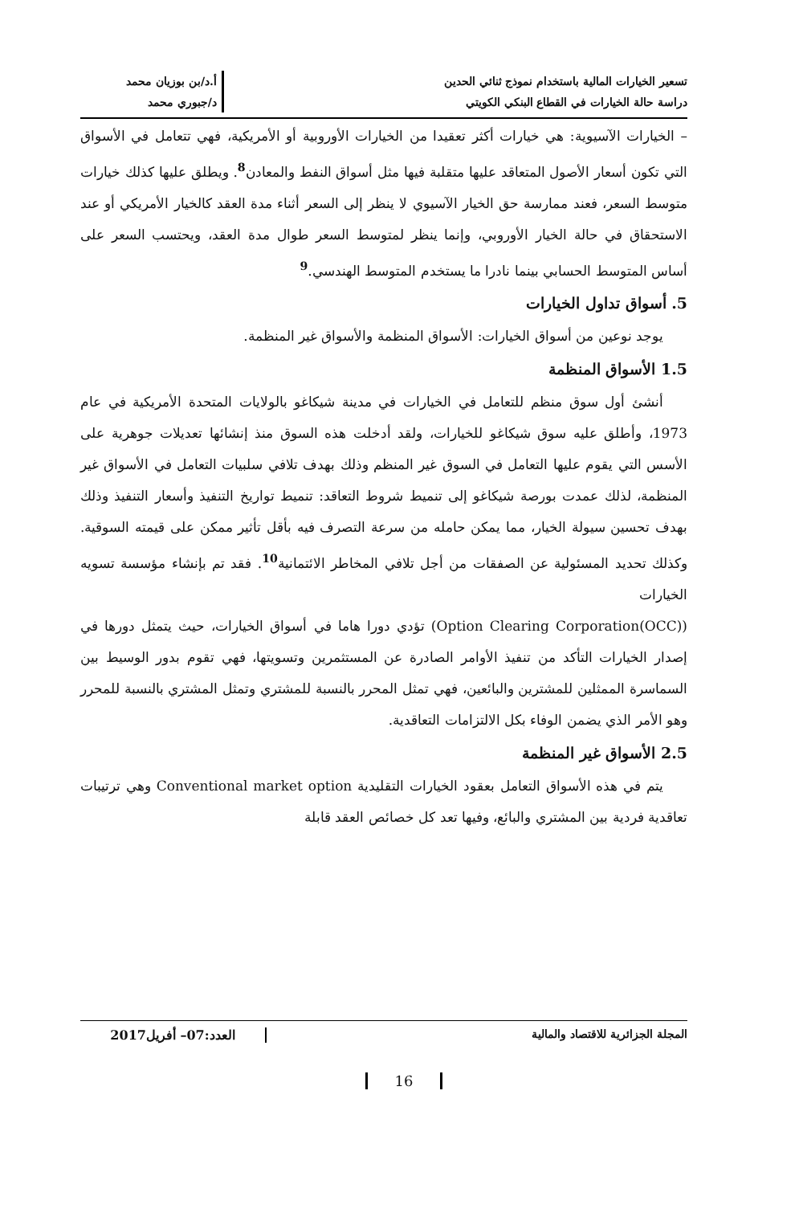تسعير الخيارات المالية باستخدام نموذج ثنائي الحدين
دراسة حالة الخيارات في القطاع البنكي الكويتي
أ.د/بن بوزيان محمد
د/جبوري محمد
– الخيارات الآسيوية: هي خيارات أكثر تعقيدا من الخيارات الأوروبية أو الأمريكية، فهي تتعامل في الأسواق التي تكون أسعار الأصول المتعاقد عليها متقلبة فيها مثل أسواق النفط والمعادن<sup>8</sup>. ويطلق عليها كذلك خيارات متوسط السعر، فعند ممارسة حق الخيار الآسيوي لا ينظر إلى السعر أثناء مدة العقد كالخيار الأمريكي أو عند الاستحقاق في حالة الخيار الأوروبي، وإنما ينظر لمتوسط السعر طوال مدة العقد، ويحتسب السعر على أساس المتوسط الحسابي بينما نادرا ما يستخدم المتوسط الهندسي.<sup>9</sup>
5. أسواق تداول الخيارات
يوجد نوعين من أسواق الخيارات: الأسواق المنظمة والأسواق غير المنظمة.
1.5 الأسواق المنظمة
أنشئ أول سوق منظم للتعامل في الخيارات في مدينة شيكاغو بالولايات المتحدة الأمريكية في عام 1973، وأطلق عليه سوق شيكاغو للخيارات، ولقد أدخلت هذه السوق منذ إنشائها تعديلات جوهرية على الأسس التي يقوم عليها التعامل في السوق غير المنظم وذلك بهدف تلافي سلبيات التعامل في الأسواق غير المنظمة، لذلك عمدت بورصة شيكاغو إلى تنميط شروط التعاقد: تنميط تواريخ التنفيذ وأسعار التنفيذ وذلك بهدف تحسين سيولة الخيار، مما يمكن حامله من سرعة التصرف فيه بأقل تأثير ممكن على قيمته السوقية. وكذلك تحديد المسئولية عن الصفقات من أجل تلافي المخاطر الائتمانية<sup>10</sup>. فقد تم بإنشاء مؤسسة تسويه الخيارات
(Option Clearing Corporation(OCC)) تؤدي دورا هاما في أسواق الخيارات، حيث يتمثل دورها في إصدار الخيارات التأكد من تنفيذ الأوامر الصادرة عن المستثمرين وتسويتها، فهي تقوم بدور الوسيط بين السماسرة الممثلين للمشترين والبائعين، فهي تمثل المحرر بالنسبة للمشتري وتمثل المشتري بالنسبة للمحرر وهو الأمر الذي يضمن الوفاء بكل الالتزامات التعاقدية.
2.5 الأسواق غير المنظمة
يتم في هذه الأسواق التعامل بعقود الخيارات التقليدية Conventional market option وهي ترتيبات تعاقدية فردية بين المشتري والبائع، وفيها تعد كل خصائص العقد قابلة
المجلة الجزائرية للاقتصاد والمالية
العدد:07– أفريل2017
16